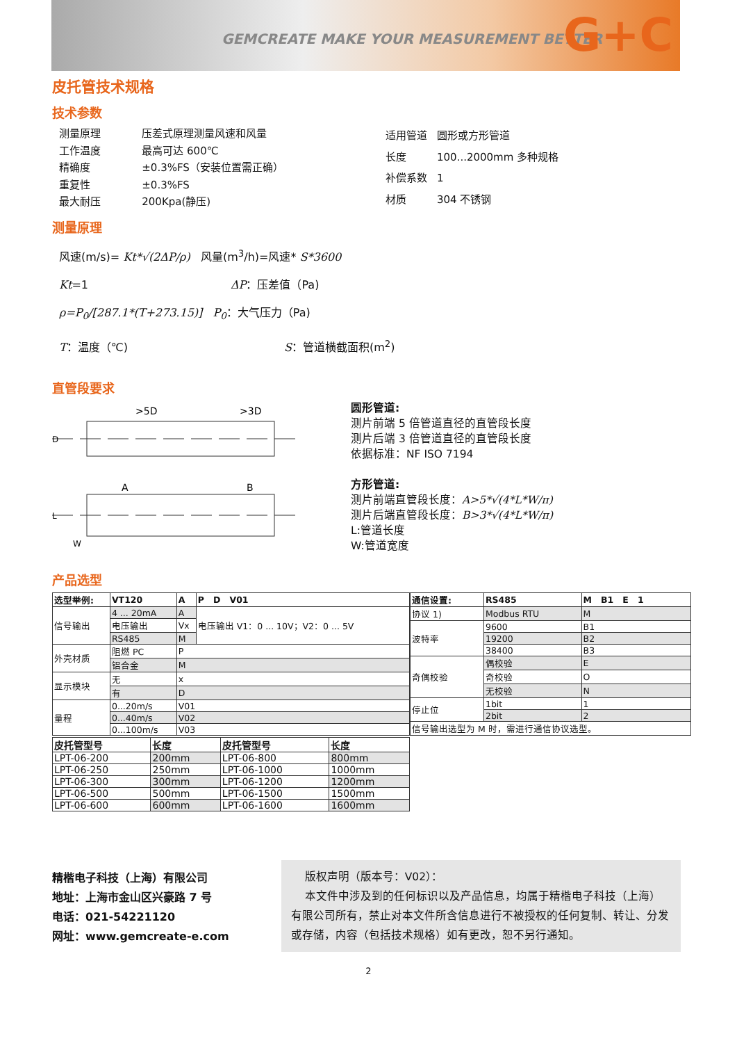GEMCREATE MAKE YOUR MEASUREMENT BETTER G+C
皮托管技术规格
技术参数
| 测量原理 | 压差式原理测量风速和风量 |
| 工作温度 | 最高可达 600℃ |
| 精确度 | ±0.3%FS（安装位置需正确） |
| 重复性 | ±0.3%FS |
| 最大耐压 | 200Kpa(静压) |
| 适用管道 | 圆形或方形管道 |
| 长度 | 100...2000mm 多种规格 |
| 补偿系数 | 1 |
| 材质 | 304 不锈钢 |
测量原理
风速(m/s)= Kt*√(2ΔP/ρ) 风量(m<sup>3</sup>/h)=风速* S*3600
Kt=1 ΔP：压差值（Pa)
ρ=P<sub>0</sub>/[287.1*(T+273.15)] P<sub>0</sub>：大气压力（Pa)
T：温度（℃) S：管道横截面积(m<sup>2</sup>)
直管段要求
>5D
>3D
A
B
D
L
W
圆形管道:
测片前端 5 倍管道直径的直管段长度
测片后端 3 倍管道直径的直管段长度
依据标准：NF ISO 7194
方形管道:
测片前端直管段长度：A>5*√(4*L*W/π)
测片后端直管段长度：B>3*√(4*L*W/π)
L:管道长度
W:管道宽度
产品选型
| 选型举例: | VT120 | A | P D V01 |
| --- | --- | --- | --- |
| 信号输出 | 4 ... 20mA | A | 电压输出 V1：0 ... 10V；V2：0 ... 5V |
| | 电压输出 | Vx | |
| | RS485 | M | |
| 外壳材质 | 阻燃 PC | P | |
| | 铝合金 | M | |
| 显示模块 | 无 | x | |
| | 有 | D | |
| 量程 | 0...20m/s | V01 | |
| | 0...40m/s | V02 | |
| | 0...100m/s | V03 | |
| 通信设置: | RS485 | M B1 E 1 |
| --- | --- | --- |
| 协议 1) | Modbus RTU | M |
| 波特率 | 9600 | B1 |
| | 19200 | B2 |
| | 38400 | B3 |
| 奇偶校验 | 偶校验 | E |
| | 奇校验 | O |
| | 无校验 | N |
| 停止位 | 1bit | 1 |
| | 2bit | 2 |
| 信号输出选型为 M 时，需进行通信协议选型。 | | |
| 皮托管型号 | 长度 | 皮托管型号 | 长度 |
| --- | --- | --- | --- |
| LPT-06-200 | 200mm | LPT-06-800 | 800mm |
| LPT-06-250 | 250mm | LPT-06-1000 | 1000mm |
| LPT-06-300 | 300mm | LPT-06-1200 | 1200mm |
| LPT-06-500 | 500mm | LPT-06-1500 | 1500mm |
| LPT-06-600 | 600mm | LPT-06-1600 | 1600mm |
精楷电子科技（上海）有限公司
地址：上海市金山区兴豪路 7 号
电话：021-54221120
网址：www.gemcreate-e.com
版权声明（版本号：V02）：
本文件中涉及到的任何标识以及产品信息，均属于精楷电子科技（上海）有限公司所有，禁止对本文件所含信息进行不被授权的任何复制、转让、分发或存储，内容（包括技术规格）如有更改，恕不另行通知。
2